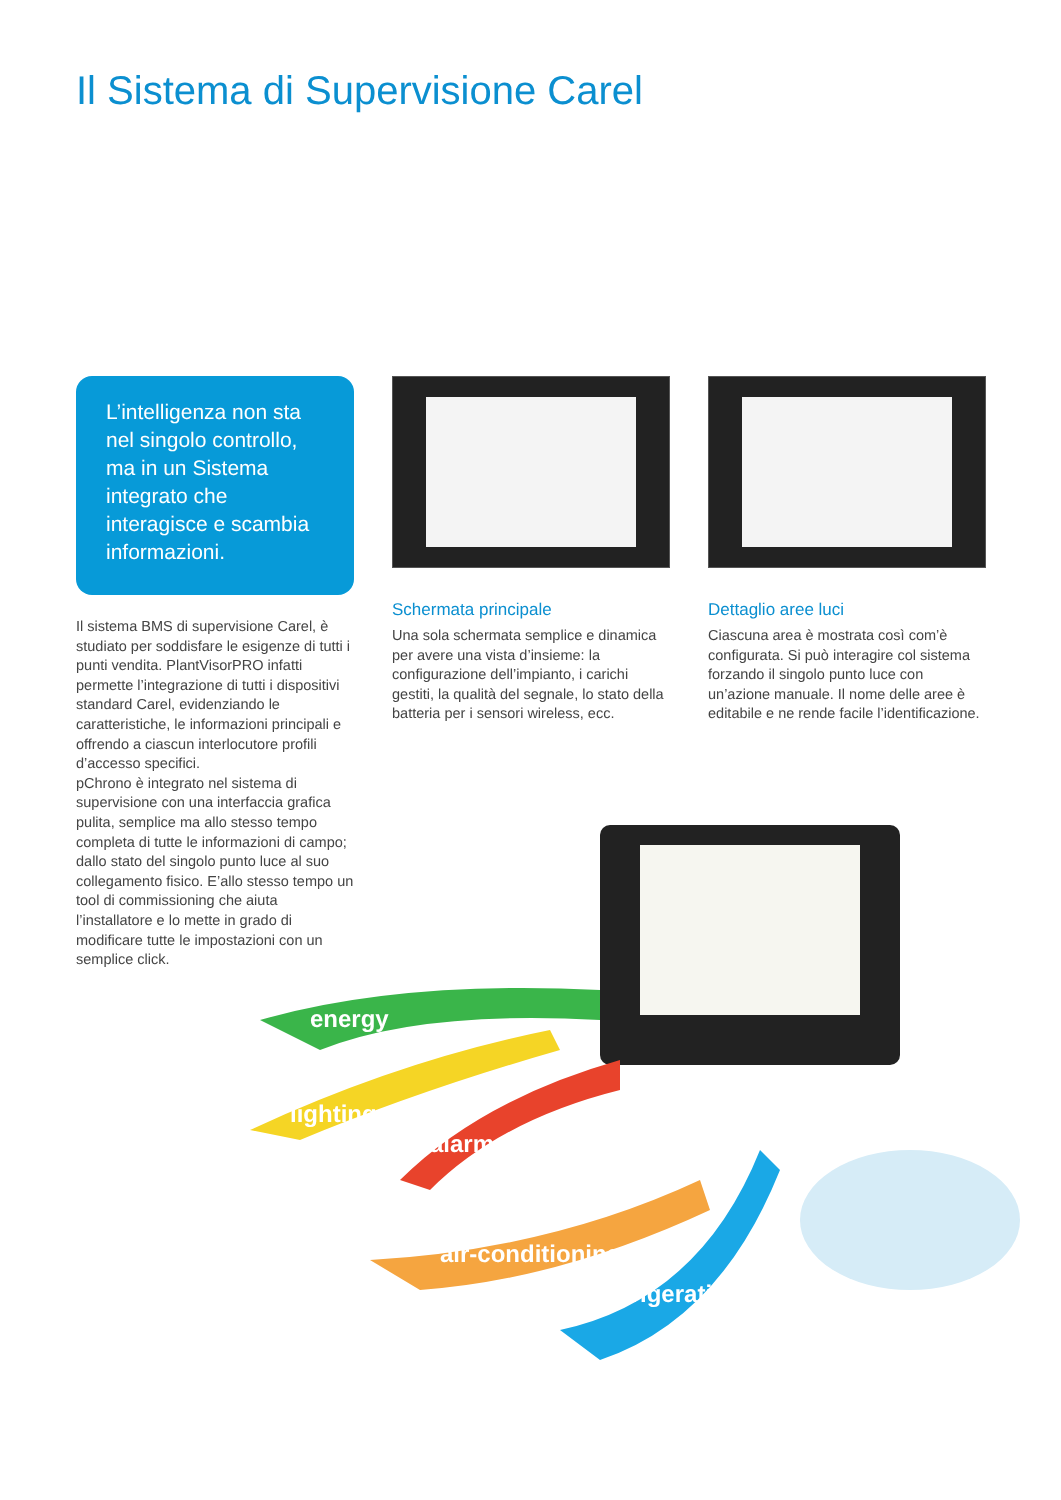Il Sistema di Supervisione Carel
L’intelligenza non sta nel singolo controllo, ma in un Sistema integrato che interagisce e scambia informazioni.
Il sistema BMS di supervisione Carel, è studiato per soddisfare le esigenze di tutti i punti vendita. PlantVisorPRO infatti permette l’integrazione di tutti i dispositivi standard Carel, evidenziando le caratteristiche, le informazioni principali e offrendo a ciascun interlocutore profili d’accesso specifici.
pChrono è integrato nel sistema di supervisione con una interfaccia grafica pulita, semplice ma allo stesso tempo completa di tutte le informazioni di campo; dallo stato del singolo punto luce al suo collegamento fisico. E’allo stesso tempo un tool di commissioning che aiuta l’installatore e lo mette in grado di modificare tutte le impostazioni con un semplice click.
Schermata principale
Una sola schermata semplice e dinamica per avere una vista d’insieme: la configurazione dell’impianto, i carichi gestiti, la qualità del segnale, lo stato della batteria per i sensori wireless, ecc.
Dettaglio aree luci
Ciascuna area è mostrata così com’è configurata. Si può interagire col sistema forzando il singolo punto luce con un’azione manuale. Il nome delle aree è editabile e ne rende facile l’identificazione.
energy
lighting
alarms
air-conditioning
refrigeration